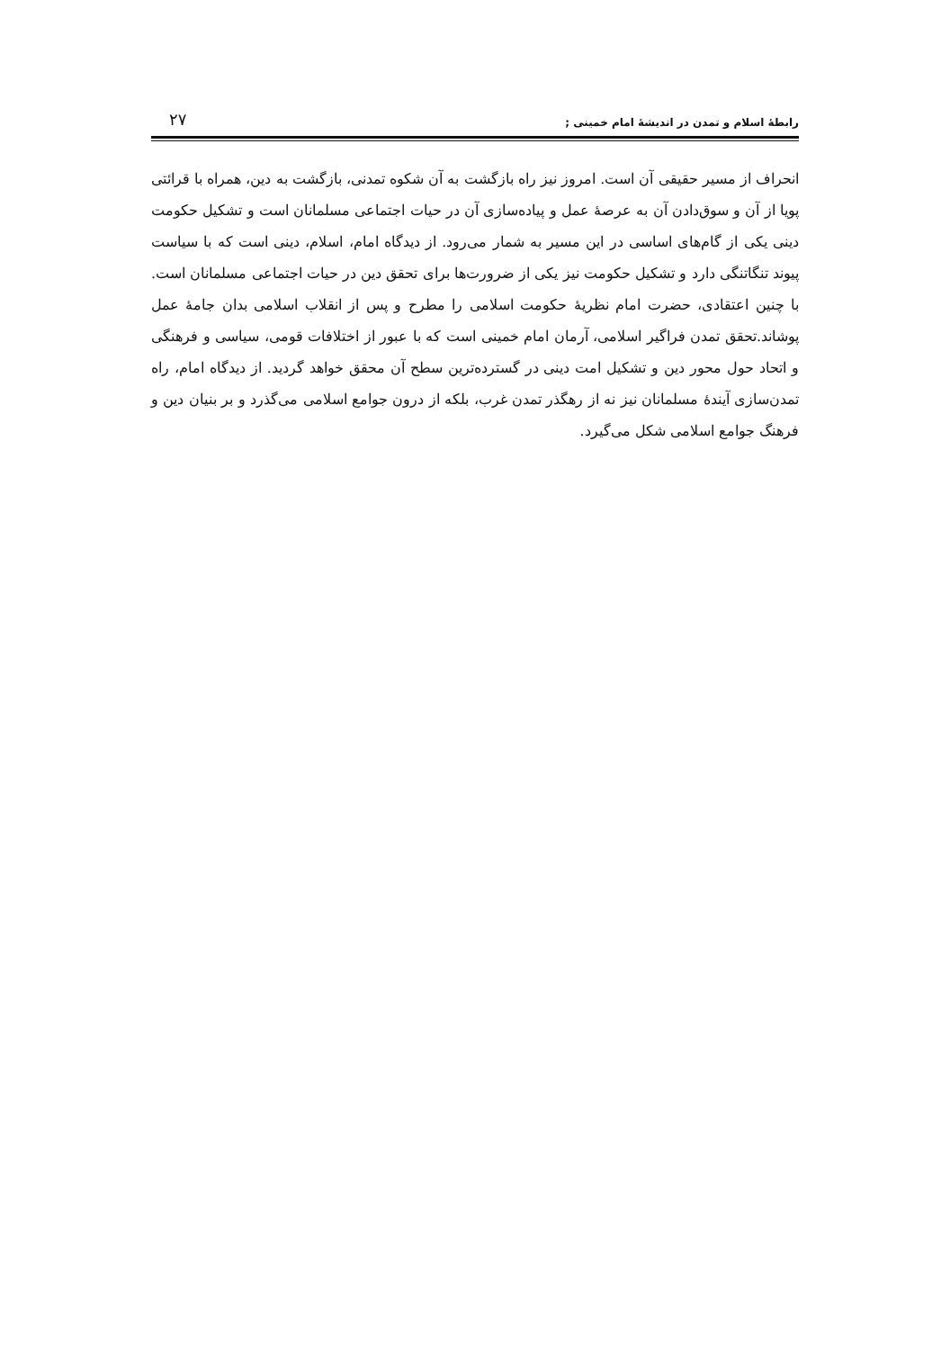رابطۀ اسلام و تمدن در اندیشۀ امام خمینی ; ۲۷
انحراف از مسیر حقیقی آن است. امروز نیز راه بازگشت به آن شکوه تمدنی، بازگشت به دین، همراه با قرائتی پویا از آن و سوق‌دادن آن به عرصۀ عمل و پیاده‌سازی آن در حیات اجتماعی مسلمانان است و تشکیل حکومت دینی یکی از گام‌های اساسی در این مسیر به شمار می‌رود. از دیدگاه امام، اسلام، دینی است که با سیاست پیوند تنگاتنگی دارد و تشکیل حکومت نیز یکی از ضرورت‌ها برای تحقق دین در حیات اجتماعی مسلمانان است. با چنین اعتقادی، حضرت امام نظریۀ حکومت اسلامی را مطرح و پس از انقلاب اسلامی بدان جامۀ عمل پوشاند.تحقق تمدن فراگیر اسلامی، آرمان امام خمینی است که با عبور از اختلافات قومی، سیاسی و فرهنگی و اتحاد حول محور دین و تشکیل امت دینی در گسترده‌ترین سطح آن محقق خواهد گردید. از دیدگاه امام، راه تمدن‌سازی آیندۀ مسلمانان نیز نه از رهگذر تمدن غرب، بلکه از درون جوامع اسلامی می‌گذرد و بر بنیان دین و فرهنگ جوامع اسلامی شکل می‌گیرد.